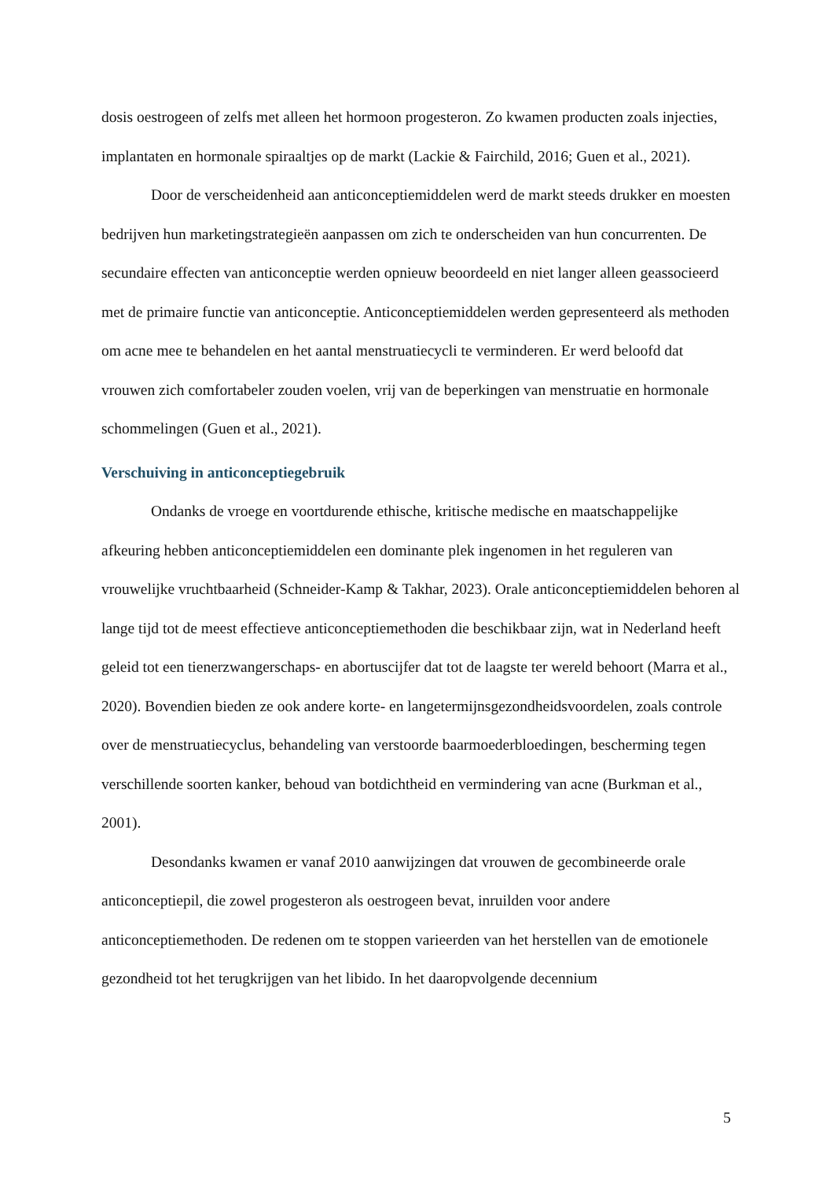dosis oestrogeen of zelfs met alleen het hormoon progesteron. Zo kwamen producten zoals injecties, implantaten en hormonale spiraaltjes op de markt (Lackie & Fairchild, 2016; Guen et al., 2021).
Door de verscheidenheid aan anticonceptiemiddelen werd de markt steeds drukker en moesten bedrijven hun marketingstrategieën aanpassen om zich te onderscheiden van hun concurrenten. De secundaire effecten van anticonceptie werden opnieuw beoordeeld en niet langer alleen geassocieerd met de primaire functie van anticonceptie. Anticonceptiemiddelen werden gepresenteerd als methoden om acne mee te behandelen en het aantal menstruatiecycli te verminderen. Er werd beloofd dat vrouwen zich comfortabeler zouden voelen, vrij van de beperkingen van menstruatie en hormonale schommelingen (Guen et al., 2021).
Verschuiving in anticonceptiegebruik
Ondanks de vroege en voortdurende ethische, kritische medische en maatschappelijke afkeuring hebben anticonceptiemiddelen een dominante plek ingenomen in het reguleren van vrouwelijke vruchtbaarheid (Schneider-Kamp & Takhar, 2023). Orale anticonceptiemiddelen behoren al lange tijd tot de meest effectieve anticonceptiemethoden die beschikbaar zijn, wat in Nederland heeft geleid tot een tienerzwangerschaps- en abortuscijfer dat tot de laagste ter wereld behoort (Marra et al., 2020). Bovendien bieden ze ook andere korte- en langetermijnsgezondheidsvoordelen, zoals controle over de menstruatiecyclus, behandeling van verstoorde baarmoederbloedingen, bescherming tegen verschillende soorten kanker, behoud van botdichtheid en vermindering van acne (Burkman et al., 2001).
Desondanks kwamen er vanaf 2010 aanwijzingen dat vrouwen de gecombineerde orale anticonceptiepil, die zowel progesteron als oestrogeen bevat, inruilden voor andere anticonceptiemethoden. De redenen om te stoppen varieerden van het herstellen van de emotionele gezondheid tot het terugkrijgen van het libido. In het daaropvolgende decennium
5